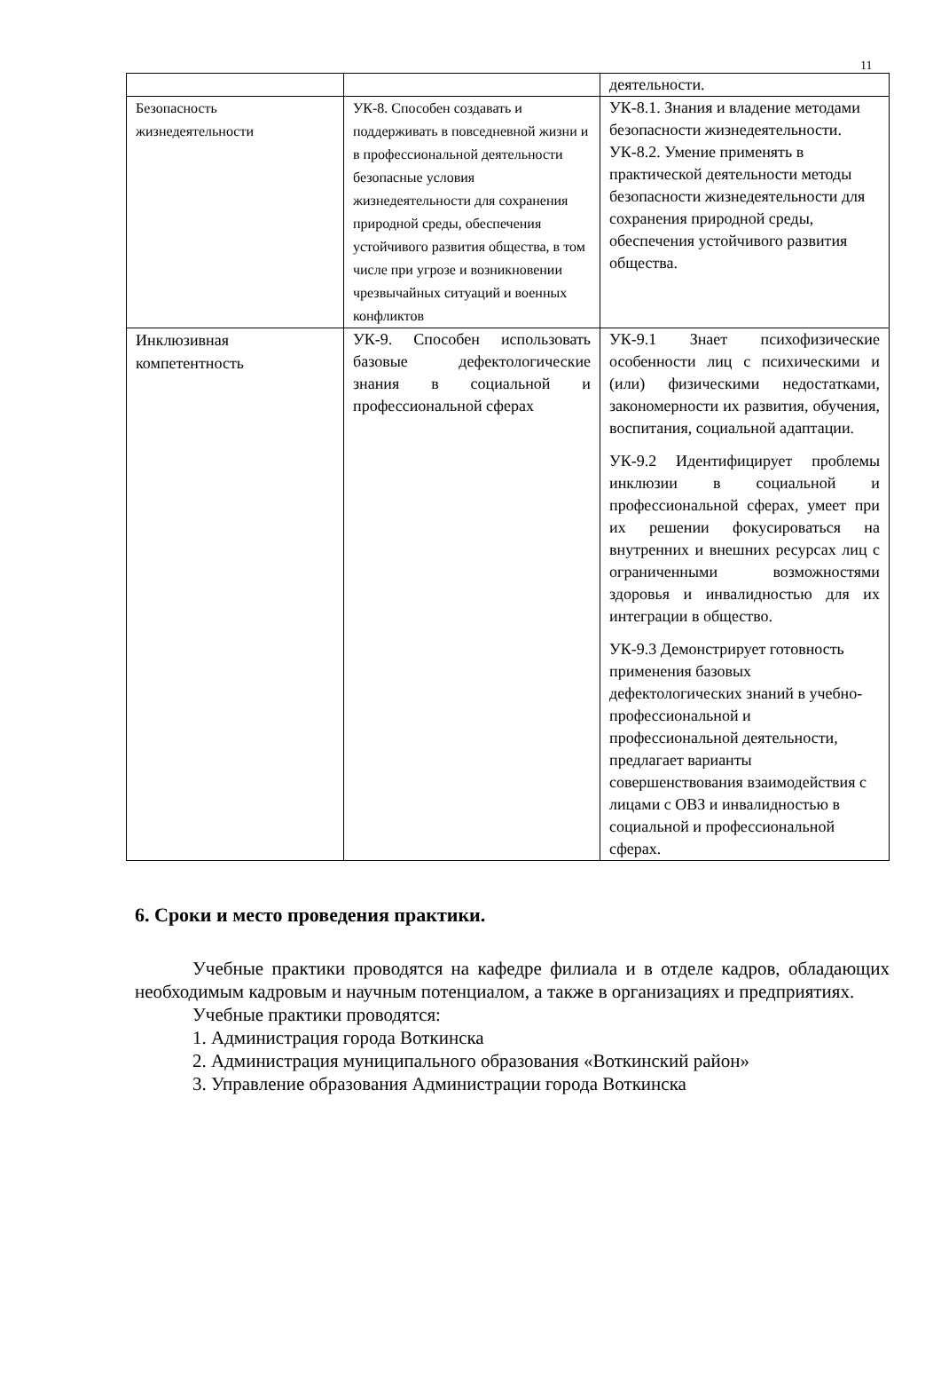11
| | | деятельности. |
| Безопасность жизнедеятельности | УК-8. Способен создавать и поддерживать в повседневной жизни и в профессиональной деятельности безопасные условия жизнедеятельности для сохранения природной среды, обеспечения устойчивого развития общества, в том числе при угрозе и возникновении чрезвычайных ситуаций и военных конфликтов | УК-8.1. Знания и владение методами безопасности жизнедеятельности. УК-8.2. Умение применять в практической деятельности методы безопасности жизнедеятельности для сохранения природной среды, обеспечения устойчивого развития общества. |
| Инклюзивная компетентность | УК-9. Способен использовать базовые дефектологические знания в социальной и профессиональной сферах | УК-9.1 Знает психофизические особенности лиц с психическими и (или) физическими недостатками, закономерности их развития, обучения, воспитания, социальной адаптации. УК-9.2 Идентифицирует проблемы инклюзии в социальной и профессиональной сферах, умеет при их решении фокусироваться на внутренних и внешних ресурсах лиц с ограниченными возможностями здоровья и инвалидностью для их интеграции в общество. УК-9.3 Демонстрирует готовность применения базовых дефектологических знаний в учебно-профессиональной и профессиональной деятельности, предлагает варианты совершенствования взаимодействия с лицами с ОВЗ и инвалидностью в социальной и профессиональной сферах. |
6. Сроки и место проведения практики.
Учебные практики проводятся на кафедре филиала и в отделе кадров, обладающих необходимым кадровым и научным потенциалом, а также в организациях и предприятиях.
Учебные практики проводятся:
1. Администрация города Воткинска
2. Администрация муниципального образования «Воткинский район»
3. Управление образования Администрации города Воткинска